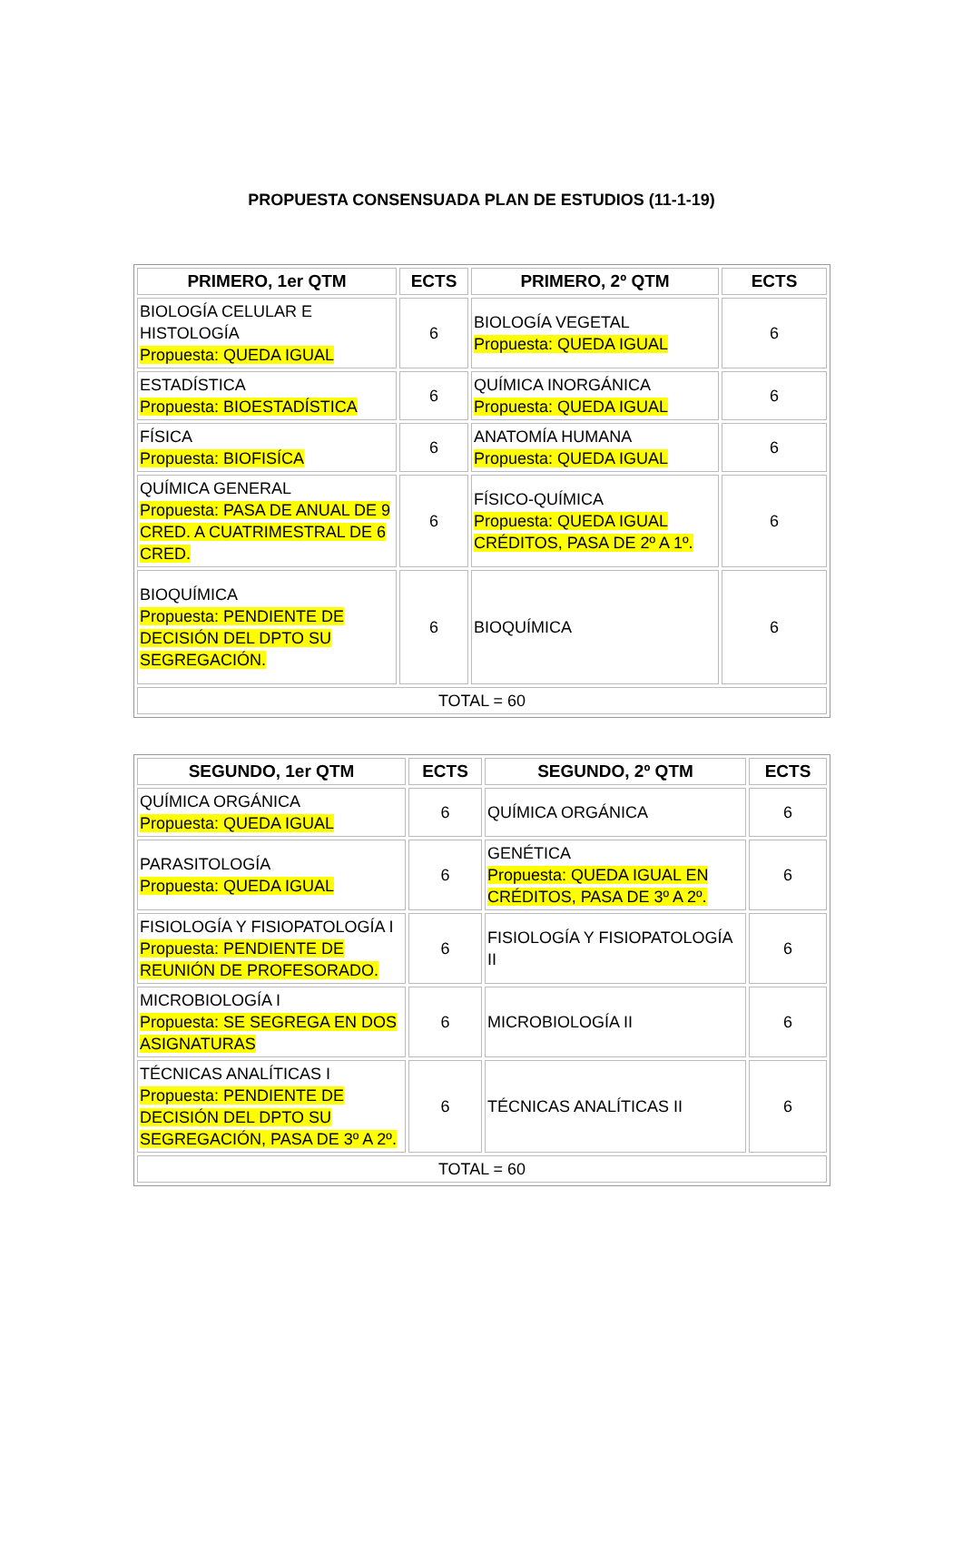PROPUESTA CONSENSUADA PLAN DE ESTUDIOS (11-1-19)
| PRIMERO, 1er QTM | ECTS | PRIMERO, 2º QTM | ECTS |
| --- | --- | --- | --- |
| BIOLOGÍA CELULAR E HISTOLOGÍA Propuesta: QUEDA IGUAL | 6 | BIOLOGÍA VEGETAL Propuesta: QUEDA IGUAL | 6 |
| ESTADÍSTICA Propuesta: BIOESTADÍSTICA | 6 | QUÍMICA INORGÁNICA Propuesta: QUEDA IGUAL | 6 |
| FÍSICA Propuesta: BIOFISÍCA | 6 | ANATOMÍA HUMANA Propuesta: QUEDA IGUAL | 6 |
| QUÍMICA GENERAL Propuesta: PASA DE ANUAL DE 9 CRED. A CUATRIMESTRAL DE 6 CRED. | 6 | FÍSICO-QUÍMICA Propuesta: QUEDA IGUAL CRÉDITOS, PASA DE 2º A 1º. | 6 |
| BIOQUÍMICA Propuesta: PENDIENTE DE DECISIÓN DEL DPTO SU SEGREGACIÓN. | 6 | BIOQUÍMICA | 6 |
| TOTAL = 60 | | | |
| SEGUNDO, 1er QTM | ECTS | SEGUNDO, 2º QTM | ECTS |
| --- | --- | --- | --- |
| QUÍMICA ORGÁNICA Propuesta: QUEDA IGUAL | 6 | QUÍMICA ORGÁNICA | 6 |
| PARASITOLOGÍA Propuesta: QUEDA IGUAL | 6 | GENÉTICA Propuesta: QUEDA IGUAL EN CRÉDITOS, PASA DE 3º A 2º. | 6 |
| FISIOLOGÍA Y FISIOPATOLOGÍA I Propuesta: PENDIENTE DE REUNIÓN DE PROFESORADO. | 6 | FISIOLOGÍA Y FISIOPATOLOGÍA II | 6 |
| MICROBIOLOGÍA I Propuesta: SE SEGREGA EN DOS ASIGNATURAS | 6 | MICROBIOLOGÍA II | 6 |
| TÉCNICAS ANALÍTICAS I Propuesta: PENDIENTE DE DECISIÓN DEL DPTO SU SEGREGACIÓN, PASA DE 3º A 2º. | 6 | TÉCNICAS ANALÍTICAS II | 6 |
| TOTAL = 60 | | | |